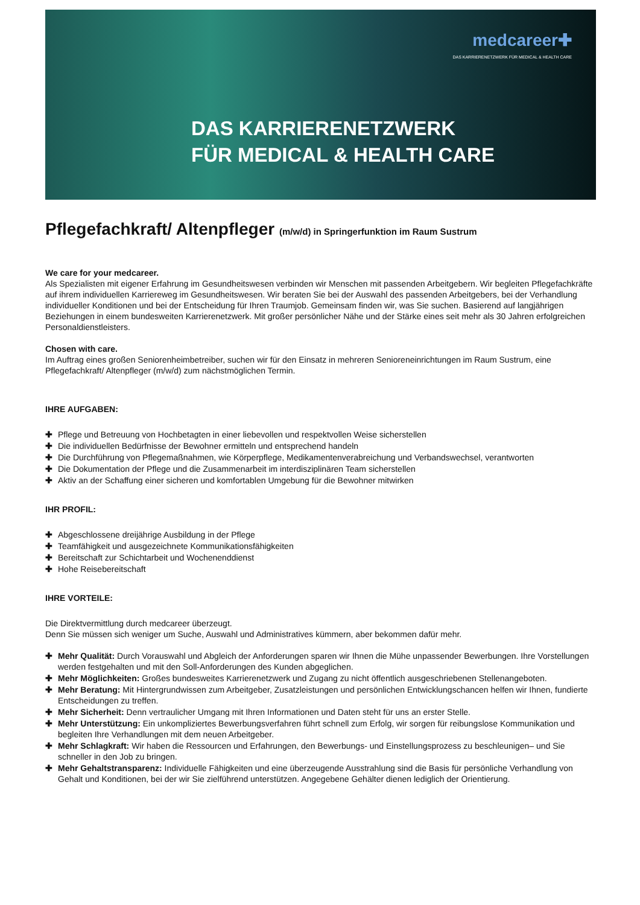medcareer✚
DAS KARRIERENETZWERK FÜR MEDICAL & HEALTH CARE
DAS KARRIERENETZWERK
FÜR MEDICAL & HEALTH CARE
Pflegefachkraft/ Altenpfleger (m/w/d) in Springerfunktion im Raum Sustrum
We care for your medcareer.
Als Spezialisten mit eigener Erfahrung im Gesundheitswesen verbinden wir Menschen mit passenden Arbeitgebern. Wir begleiten Pflegefachkräfte auf ihrem individuellen Karriereweg im Gesundheitswesen. Wir beraten Sie bei der Auswahl des passenden Arbeitgebers, bei der Verhandlung individueller Konditionen und bei der Entscheidung für Ihren Traumjob. Gemeinsam finden wir, was Sie suchen. Basierend auf langjährigen Beziehungen in einem bundesweiten Karrierenetzwerk. Mit großer persönlicher Nähe und der Stärke eines seit mehr als 30 Jahren erfolgreichen Personaldienstleisters.
Chosen with care.
Im Auftrag eines großen Seniorenheimbetreiber, suchen wir für den Einsatz in mehreren Senioreneinrichtungen im Raum Sustrum, eine Pflegefachkraft/ Altenpfleger (m/w/d) zum nächstmöglichen Termin.
IHRE AUFGABEN:
✚ Pflege und Betreuung von Hochbetagten in einer liebevollen und respektvollen Weise sicherstellen
✚ Die individuellen Bedürfnisse der Bewohner ermitteln und entsprechend handeln
✚ Die Durchführung von Pflegemaßnahmen, wie Körperpflege, Medikamentenverabreichung und Verbandswechsel, verantworten
✚ Die Dokumentation der Pflege und die Zusammenarbeit im interdisziplinären Team sicherstellen
✚ Aktiv an der Schaffung einer sicheren und komfortablen Umgebung für die Bewohner mitwirken
IHR PROFIL:
✚ Abgeschlossene dreijährige Ausbildung in der Pflege
✚ Teamfähigkeit und ausgezeichnete Kommunikationsfähigkeiten
✚ Bereitschaft zur Schichtarbeit und Wochenenddienst
✚ Hohe Reisebereitschaft
IHRE VORTEILE:
Die Direktvermittlung durch medcareer überzeugt.
Denn Sie müssen sich weniger um Suche, Auswahl und Administratives kümmern, aber bekommen dafür mehr.
✚ Mehr Qualität: Durch Vorauswahl und Abgleich der Anforderungen sparen wir Ihnen die Mühe unpassender Bewerbungen. Ihre Vorstellungen werden festgehalten und mit den Soll-Anforderungen des Kunden abgeglichen.
✚ Mehr Möglichkeiten: Großes bundesweites Karrierenetzwerk und Zugang zu nicht öffentlich ausgeschriebenen Stellenangeboten.
✚ Mehr Beratung: Mit Hintergrundwissen zum Arbeitgeber, Zusatzleistungen und persönlichen Entwicklungschancen helfen wir Ihnen, fundierte Entscheidungen zu treffen.
✚ Mehr Sicherheit: Denn vertraulicher Umgang mit Ihren Informationen und Daten steht für uns an erster Stelle.
✚ Mehr Unterstützung: Ein unkompliziertes Bewerbungsverfahren führt schnell zum Erfolg, wir sorgen für reibungslose Kommunikation und begleiten Ihre Verhandlungen mit dem neuen Arbeitgeber.
✚ Mehr Schlagkraft: Wir haben die Ressourcen und Erfahrungen, den Bewerbungs- und Einstellungsprozess zu beschleunigen– und Sie schneller in den Job zu bringen.
✚ Mehr Gehaltstransparenz: Individuelle Fähigkeiten und eine überzeugende Ausstrahlung sind die Basis für persönliche Verhandlung von Gehalt und Konditionen, bei der wir Sie zielführend unterstützen. Angegebene Gehälter dienen lediglich der Orientierung.